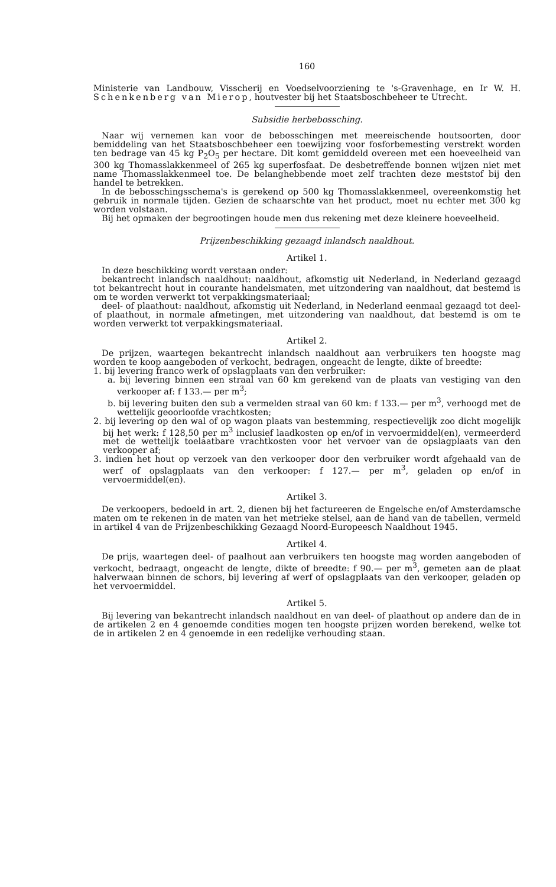160
Ministerie van Landbouw, Visscherij en Voedselvoorziening te 's-Gravenhage, en Ir W. H. Schenkenberg van Mierop, houtvester bij het Staatsboschbeheer te Utrecht.
Subsidie herbebossching.
Naar wij vernemen kan voor de bebosschingen met meereischende houtsoorten, door bemiddeling van het Staatsboschbeheer een toewijzing voor fosforbemesting verstrekt worden ten bedrage van 45 kg P<sub>2</sub>O<sub>5</sub> per hectare. Dit komt gemiddeld overeen met een hoeveelheid van 300 kg Thomasslakkenmeel of 265 kg superfosfaat. De desbetreffende bonnen wijzen niet met name Thomasslakkenmeel toe. De belanghebbende moet zelf trachten deze meststof bij den handel te betrekken.
In de bebosschingsschema's is gerekend op 500 kg Thomasslakkenmeel, overeenkomstig het gebruik in normale tijden. Gezien de schaarschte van het product, moet nu echter met 300 kg worden volstaan.
Bij het opmaken der begrootingen houde men dus rekening met deze kleinere hoeveelheid.
Prijzenbeschikking gezaagd inlandsch naaldhout.
Artikel 1.
In deze beschikking wordt verstaan onder:
bekantrecht inlandsch naaldhout: naaldhout, afkomstig uit Nederland, in Nederland gezaagd tot bekantrecht hout in courante handelsmaten, met uitzondering van naaldhout, dat bestemd is om te worden verwerkt tot verpakkingsmateriaal;
deel- of plaathout: naaldhout, afkomstig uit Nederland, in Nederland eenmaal gezaagd tot deel- of plaathout, in normale afmetingen, met uitzondering van naaldhout, dat bestemd is om te worden verwerkt tot verpakkingsmateriaal.
Artikel 2.
De prijzen, waartegen bekantrecht inlandsch naaldhout aan verbruikers ten hoogste mag worden te koop aangeboden of verkocht, bedragen, ongeacht de lengte, dikte of breedte:
1. bij levering franco werk of opslagplaats van den verbruiker:
a. bij levering binnen een straal van 60 km gerekend van de plaats van vestiging van den verkooper af: f 133.— per m<sup>3</sup>;
b. bij levering buiten den sub a vermelden straal van 60 km: f 133.— per m<sup>3</sup>, verhoogd met de wettelijk geoorloofde vrachtkosten;
2. bij levering op den wal of op wagon plaats van bestemming, respectievelijk zoo dicht mogelijk bij het werk: f 128,50 per m<sup>3</sup> inclusief laadkosten op en/of in vervoermiddel(en), vermeerderd met de wettelijk toelaatbare vrachtkosten voor het vervoer van de opslagplaats van den verkooper af;
3. indien het hout op verzoek van den verkooper door den verbruiker wordt afgehaald van de werf of opslagplaats van den verkooper: f 127.— per m<sup>3</sup>, geladen op en/of in vervoermiddel(en).
Artikel 3.
De verkoopers, bedoeld in art. 2, dienen bij het factureeren de Engelsche en/of Amsterdamsche maten om te rekenen in de maten van het metrieke stelsel, aan de hand van de tabellen, vermeld in artikel 4 van de Prijzenbeschikking Gezaagd Noord-Europeesch Naaldhout 1945.
Artikel 4.
De prijs, waartegen deel- of paalhout aan verbruikers ten hoogste mag worden aangeboden of verkocht, bedraagt, ongeacht de lengte, dikte of breedte: f 90.— per m<sup>3</sup>, gemeten aan de plaat halverwaan binnen de schors, bij levering af werf of opslagplaats van den verkooper, geladen op het vervoermiddel.
Artikel 5.
Bij levering van bekantrecht inlandsch naaldhout en van deel- of plaathout op andere dan de in de artikelen 2 en 4 genoemde condities mogen ten hoogste prijzen worden berekend, welke tot de in artikelen 2 en 4 genoemde in een redelijke verhouding staan.